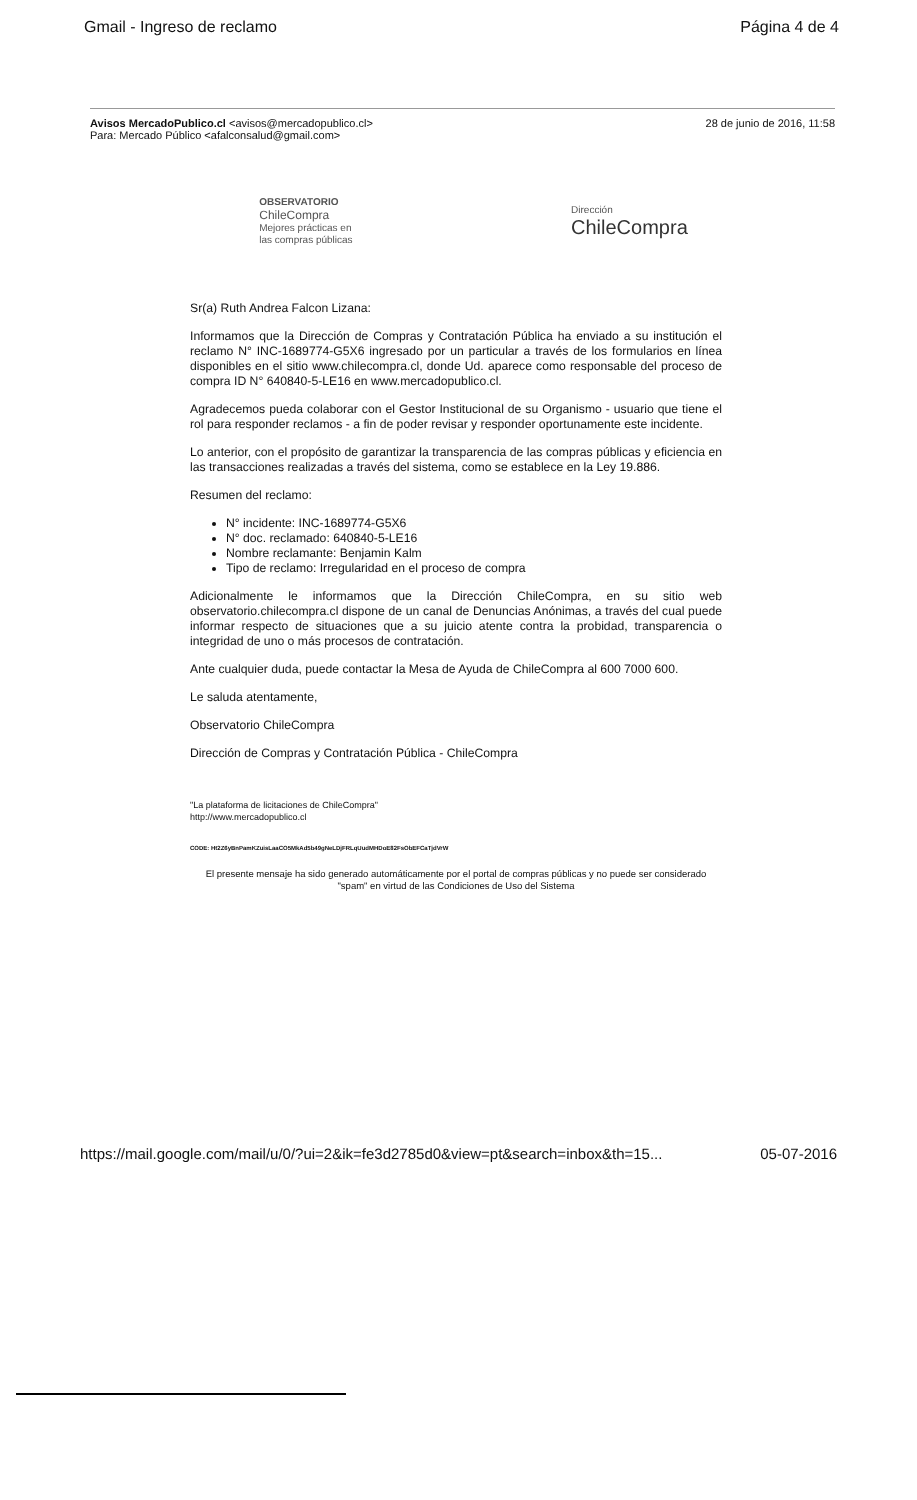Gmail - Ingreso de reclamo Página 4 de 4
Avisos MercadoPublico.cl <avisos@mercadopublico.cl>
Para: Mercado Público <afalconsalud@gmail.com>
28 de junio de 2016, 11:58
OBSERVATORIO
ChileCompra
Mejores prácticas en
las compras públicas
Dirección
ChileCompra
Sr(a) Ruth Andrea Falcon Lizana:
Informamos que la Dirección de Compras y Contratación Pública ha enviado a su institución el reclamo N° INC-1689774-G5X6 ingresado por un particular a través de los formularios en línea disponibles en el sitio www.chilecompra.cl, donde Ud. aparece como responsable del proceso de compra ID N° 640840-5-LE16 en www.mercadopublico.cl.
Agradecemos pueda colaborar con el Gestor Institucional de su Organismo - usuario que tiene el rol para responder reclamos - a fin de poder revisar y responder oportunamente este incidente.
Lo anterior, con el propósito de garantizar la transparencia de las compras públicas y eficiencia en las transacciones realizadas a través del sistema, como se establece en la Ley 19.886.
Resumen del reclamo:
N° incidente: INC-1689774-G5X6
N° doc. reclamado: 640840-5-LE16
Nombre reclamante: Benjamin Kalm
Tipo de reclamo: Irregularidad en el proceso de compra
Adicionalmente le informamos que la Dirección ChileCompra, en su sitio web observatorio.chilecompra.cl dispone de un canal de Denuncias Anónimas, a través del cual puede informar respecto de situaciones que a su juicio atente contra la probidad, transparencia o integridad de uno o más procesos de contratación.
Ante cualquier duda, puede contactar la Mesa de Ayuda de ChileCompra al 600 7000 600.
Le saluda atentamente,
Observatorio ChileCompra
Dirección de Compras y Contratación Pública - ChileCompra
"La plataforma de licitaciones de ChileCompra"
http://www.mercadopublico.cl
CODE: Ht2Z6yBnPamKZuisLaaCO5MkAd5b49gNeLDjFRLqUudMHDoE82FsObEFCaTjdVrW
El presente mensaje ha sido generado automáticamente por el portal de compras públicas y no puede ser considerado "spam" en virtud de las Condiciones de Uso del Sistema
https://mail.google.com/mail/u/0/?ui=2&ik=fe3d2785d0&view=pt&search=inbox&th=15... 05-07-2016